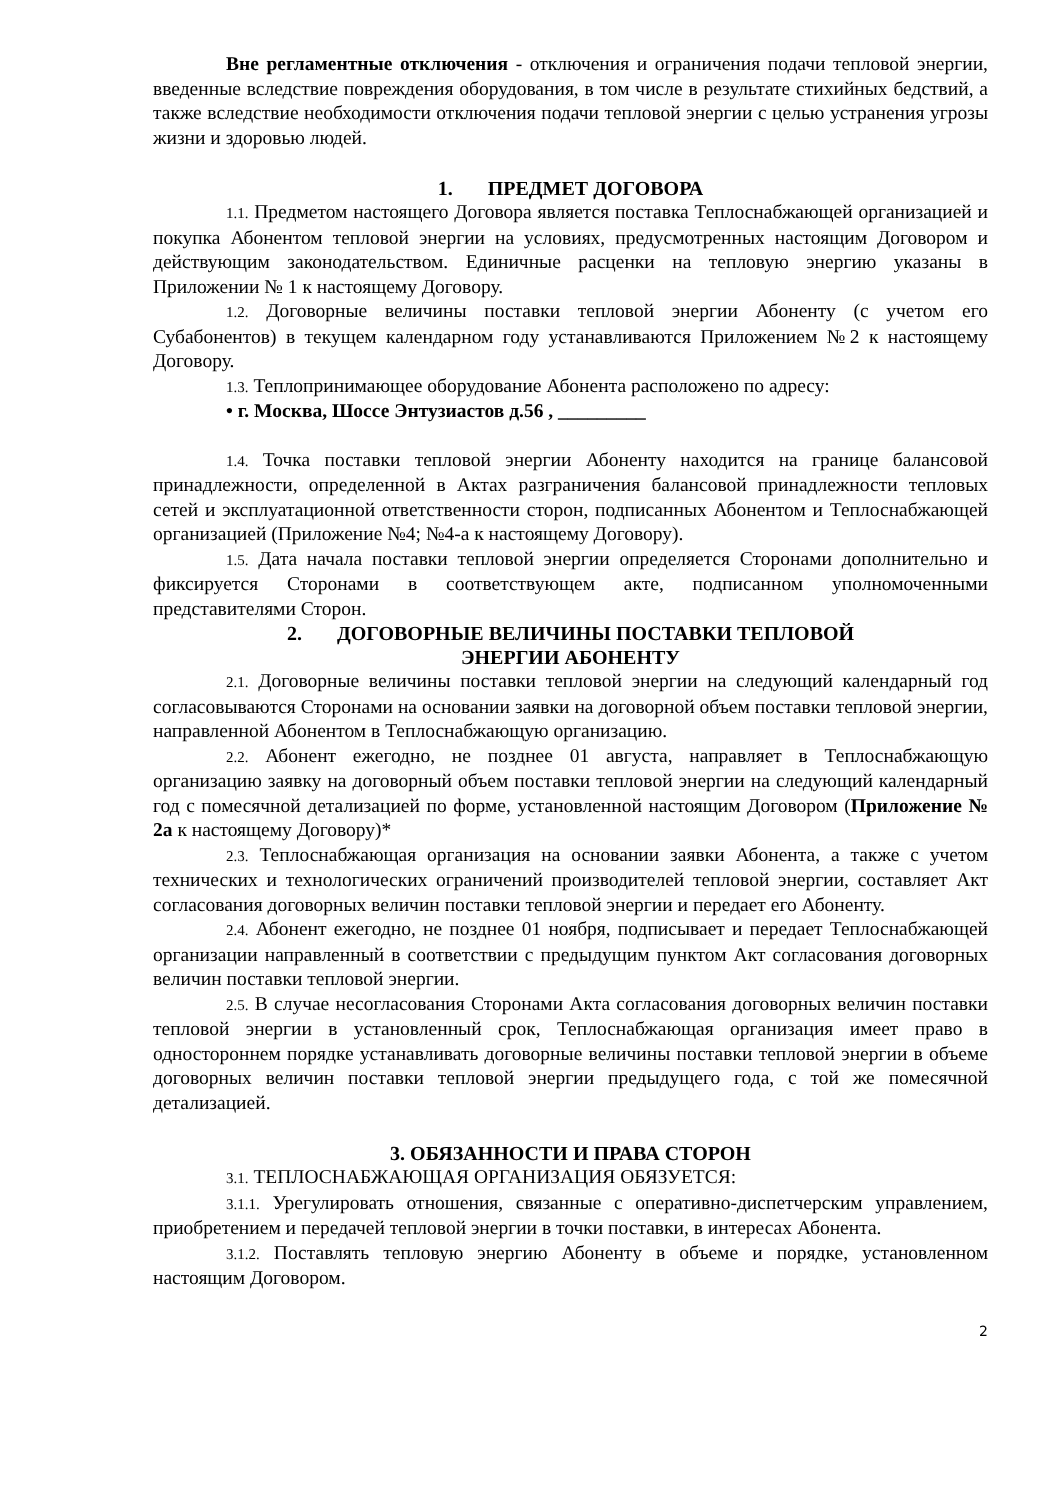Вне регламентные отключения - отключения и ограничения подачи тепловой энергии, введенные вследствие повреждения оборудования, в том числе в результате стихийных бедствий, а также вследствие необходимости отключения подачи тепловой энергии с целью устранения угрозы жизни и здоровью людей.
1. ПРЕДМЕТ ДОГОВОРА
1.1. Предметом настоящего Договора является поставка Теплоснабжающей организацией и покупка Абонентом тепловой энергии на условиях, предусмотренных настоящим Договором и действующим законодательством. Единичные расценки на тепловую энергию указаны в Приложении № 1 к настоящему Договору.
1.2. Договорные величины поставки тепловой энергии Абоненту (с учетом его Субабонентов) в текущем календарном году устанавливаются Приложением №2 к настоящему Договору.
1.3. Теплопринимающее оборудование Абонента расположено по адресу:
• г. Москва, Шоссе Энтузиастов д.56 , _________
1.4. Точка поставки тепловой энергии Абоненту находится на границе балансовой принадлежности, определенной в Актах разграничения балансовой принадлежности тепловых сетей и эксплуатационной ответственности сторон, подписанных Абонентом и Теплоснабжающей организацией (Приложение №4; №4-а к настоящему Договору).
1.5. Дата начала поставки тепловой энергии определяется Сторонами дополнительно и фиксируется Сторонами в соответствующем акте, подписанном уполномоченными представителями Сторон.
2. ДОГОВОРНЫЕ ВЕЛИЧИНЫ ПОСТАВКИ ТЕПЛОВОЙ
ЭНЕРГИИ АБОНЕНТУ
2.1. Договорные величины поставки тепловой энергии на следующий календарный год согласовываются Сторонами на основании заявки на договорной объем поставки тепловой энергии, направленной Абонентом в Теплоснабжающую организацию.
2.2. Абонент ежегодно, не позднее 01 августа, направляет в Теплоснабжающую организацию заявку на договорный объем поставки тепловой энергии на следующий календарный год с помесячной детализацией по форме, установленной настоящим Договором (Приложение № 2а к настоящему Договору)*
2.3. Теплоснабжающая организация на основании заявки Абонента, а также с учетом технических и технологических ограничений производителей тепловой энергии, составляет Акт согласования договорных величин поставки тепловой энергии и передает его Абоненту.
2.4. Абонент ежегодно, не позднее 01 ноября, подписывает и передает Теплоснабжающей организации направленный в соответствии с предыдущим пунктом Акт согласования договорных величин поставки тепловой энергии.
2.5. В случае несогласования Сторонами Акта согласования договорных величин поставки тепловой энергии в установленный срок, Теплоснабжающая организация имеет право в одностороннем порядке устанавливать договорные величины поставки тепловой энергии в объеме договорных величин поставки тепловой энергии предыдущего года, с той же помесячной детализацией.
3. ОБЯЗАННОСТИ И ПРАВА СТОРОН
3.1. ТЕПЛОСНАБЖАЮЩАЯ ОРГАНИЗАЦИЯ ОБЯЗУЕТСЯ:
3.1.1. Урегулировать отношения, связанные с оперативно-диспетчерским управлением, приобретением и передачей тепловой энергии в точки поставки, в интересах Абонента.
3.1.2. Поставлять тепловую энергию Абоненту в объеме и порядке, установленном настоящим Договором.
2